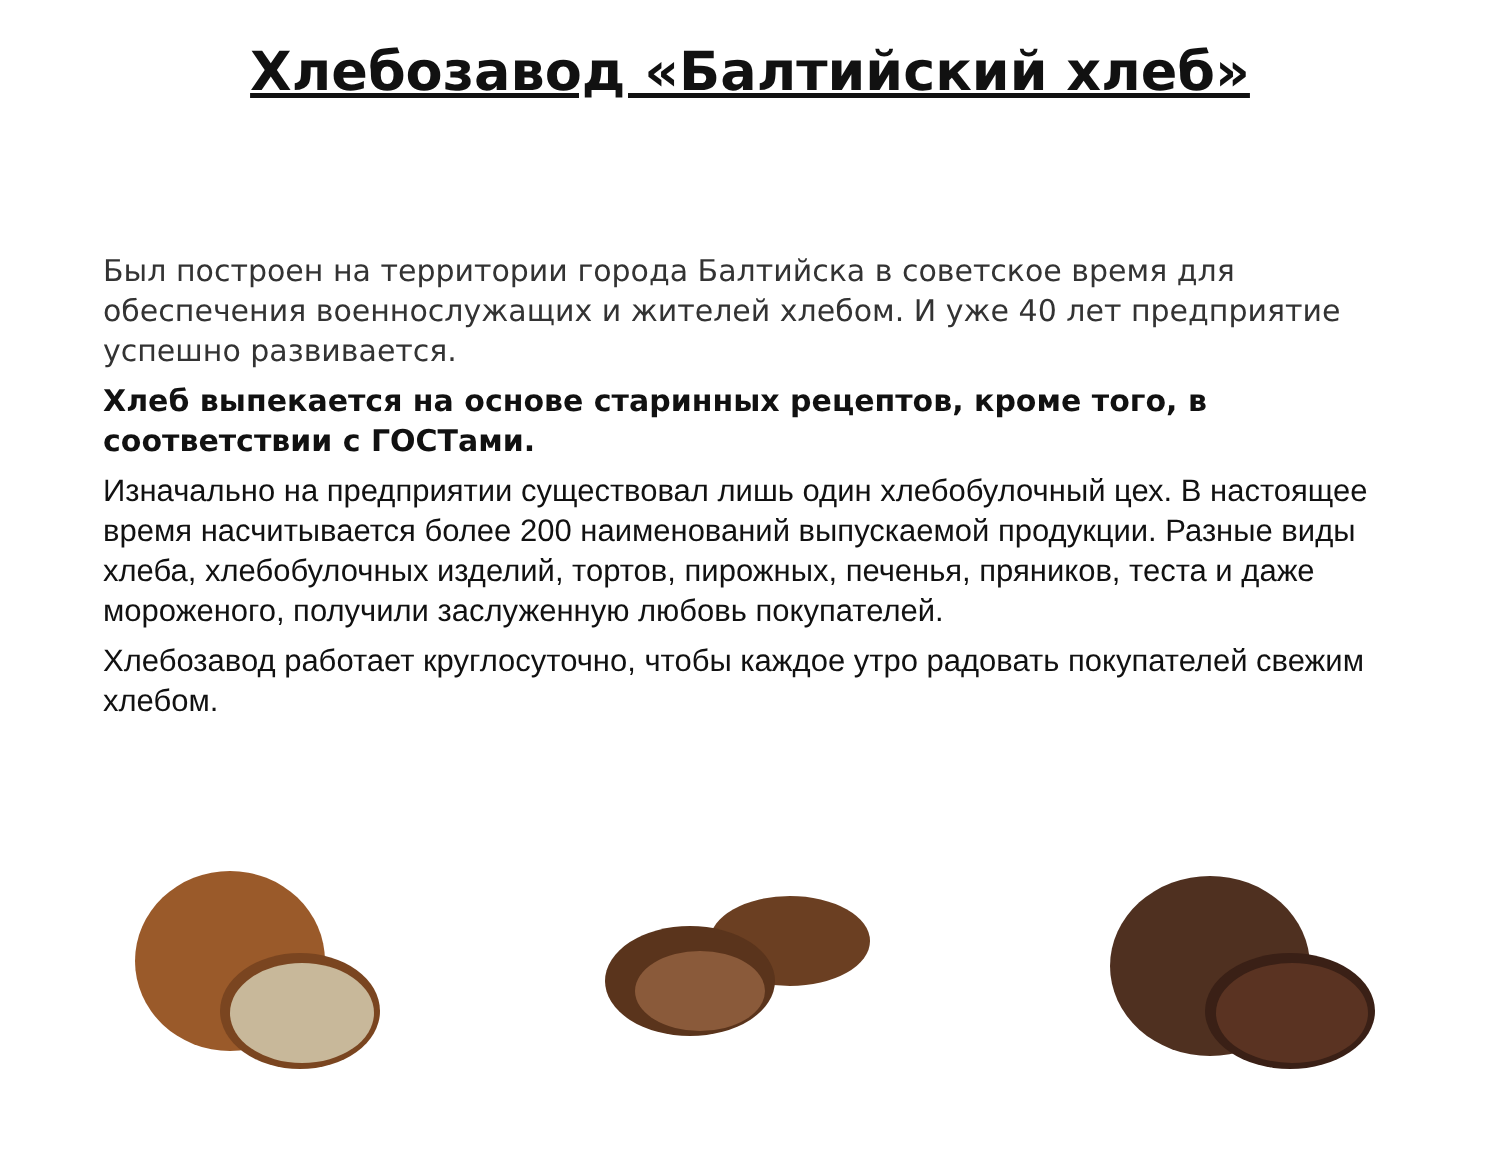Хлебозавод «Балтийский хлеб»
Был построен на территории города Балтийска в советское время для обеспечения военнослужащих и жителей хлебом. И уже 40 лет предприятие успешно развивается.
Хлеб выпекается на основе старинных рецептов, кроме того, в соответствии с ГОСТами.
Изначально на предприятии существовал лишь один хлебобулочный цех. В настоящее время насчитывается более 200 наименований выпускаемой продукции. Разные виды хлеба, хлебобулочных изделий, тортов, пирожных, печенья, пряников, теста и даже мороженого, получили заслуженную любовь покупателей.
Хлебозавод работает круглосуточно, чтобы каждое утро радовать покупателей свежим хлебом.